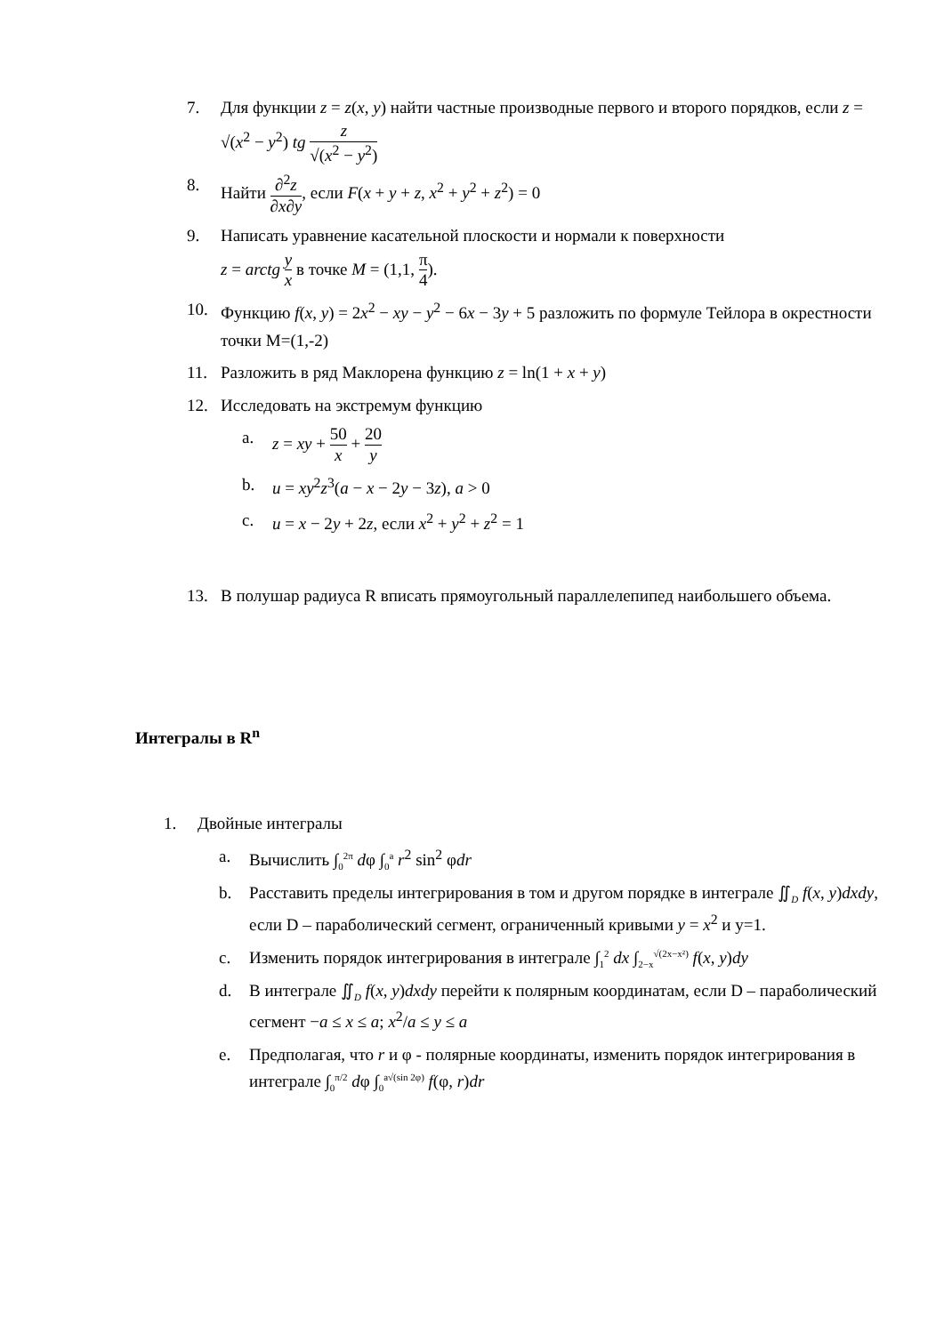7. Для функции z = z(x, y) найти частные производные первого и второго порядков, если z = √(x<sup>2</sup> − y<sup>2</sup>) tg z √(x<sup>2</sup> − y<sup>2</sup>)
8. Найти ∂<sup>2</sup>z ∂x∂y, если F(x + y + z, x<sup>2</sup> + y<sup>2</sup> + z<sup>2</sup>) = 0
9. Написать уравнение касательной плоскости и нормали к поверхности
z = arctg y x в точке M = (1,1, π 4).
10. Функцию f(x, y) = 2x<sup>2</sup> − xy − y<sup>2</sup> − 6x − 3y + 5 разложить по формуле Тейлора в окрестности точки M=(1,-2)
11. Разложить в ряд Маклорена функцию z = ln(1 + x + y)
12. Исследовать на экстремум функцию
a. z = xy + 50 x + 20 y
b. u = xy<sup>2</sup>z<sup>3</sup>(a − x − 2y − 3z), a > 0
c. u = x − 2y + 2z, если x<sup>2</sup> + y<sup>2</sup> + z<sup>2</sup> = 1
13. В полушар радиуса R вписать прямоугольный параллелепипед наибольшего объема.
Интегралы в R<sup>n</sup>
1. Двойные интегралы
a. Вычислить ∫<sub>0</sub><sup>2π</sup> dφ ∫<sub>0</sub><sup>a</sup> r<sup>2</sup> sin<sup>2</sup> φdr
b. Расставить пределы интегрирования в том и другом порядке в интеграле ∬<sub>D</sub> f(x, y)dxdy, если D – параболический сегмент, ограниченный кривыми y = x<sup>2</sup> и y=1.
c. Изменить порядок интегрирования в интеграле ∫<sub>1</sub><sup>2</sup> dx ∫<sub>2−x</sub><sup>√(2x−x²)</sup> f(x, y)dy
d. В интеграле ∬<sub>D</sub> f(x, y)dxdy перейти к полярным координатам, если D – параболический сегмент −a ≤ x ≤ a; x<sup>2</sup>/a ≤ y ≤ a
e. Предполагая, что r и φ - полярные координаты, изменить порядок интегрирования в интеграле ∫<sub>0</sub><sup>π/2</sup> dφ ∫<sub>0</sub><sup>a√(sin 2φ)</sup> f(φ, r)dr